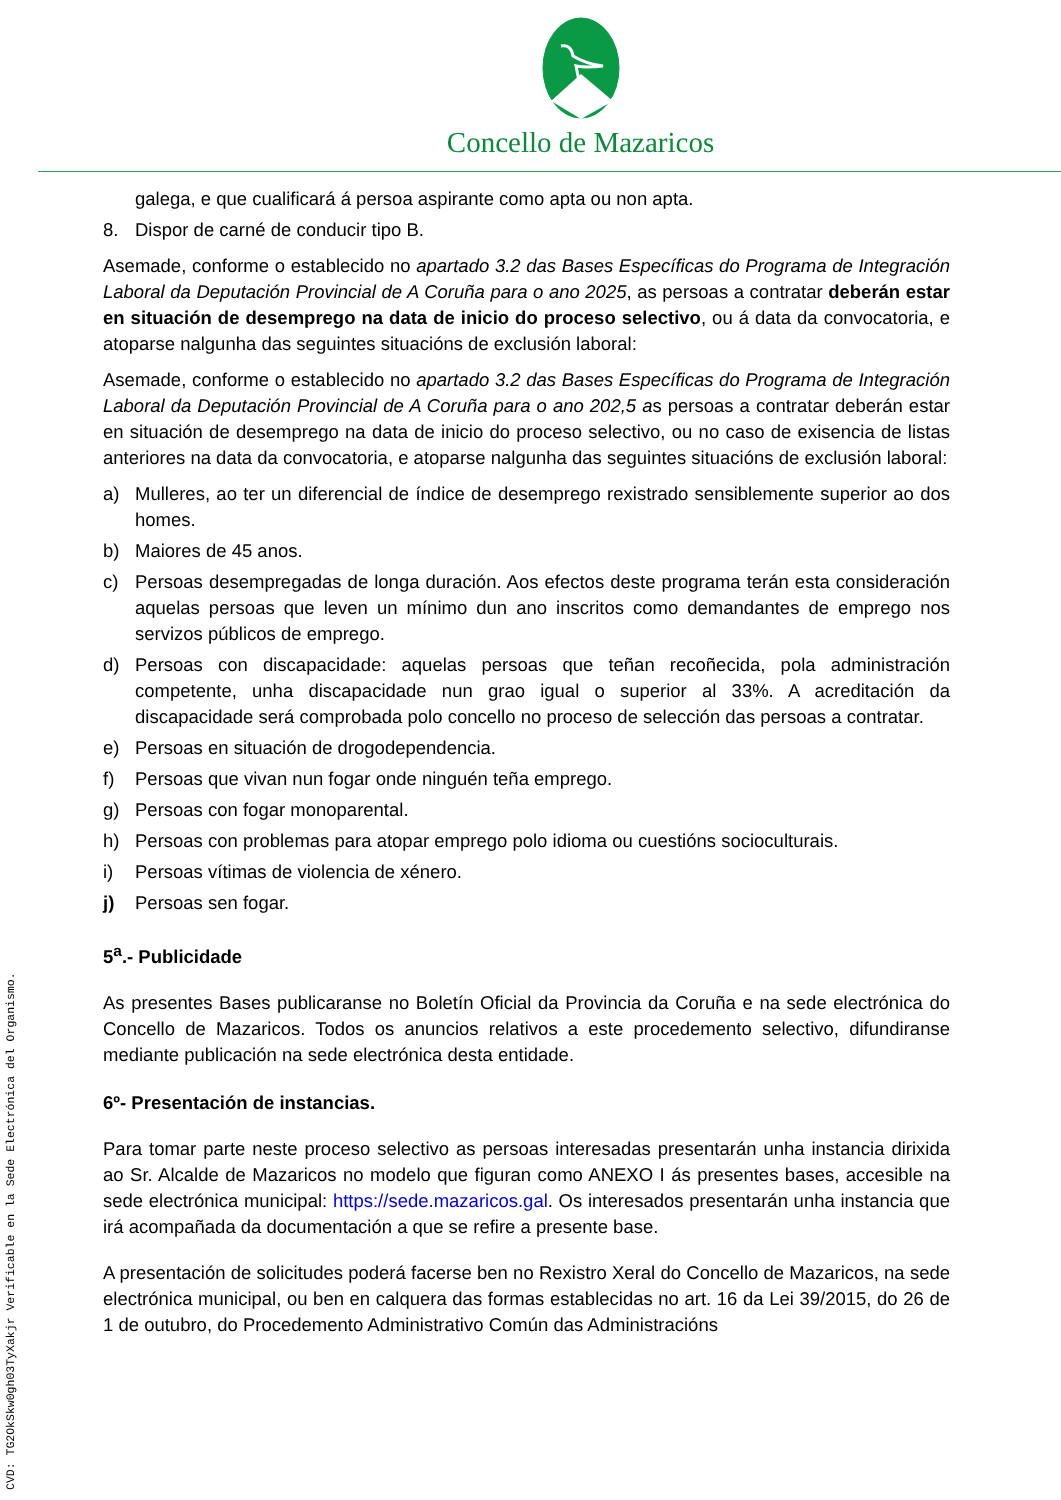Concello de Mazaricos
galega, e que cualificará á persoa aspirante como apta ou non apta.
8. Dispor de carné de conducir tipo B.
Asemade, conforme o establecido no apartado 3.2 das Bases Específicas do Programa de Integración Laboral da Deputación Provincial de A Coruña para o ano 2025, as persoas a contratar deberán estar en situación de desemprego na data de inicio do proceso selectivo, ou á data da convocatoria, e atoparse nalgunha das seguintes situacións de exclusión laboral:
Asemade, conforme o establecido no apartado 3.2 das Bases Específicas do Programa de Integración Laboral da Deputación Provincial de A Coruña para o ano 202,5 as persoas a contratar deberán estar en situación de desemprego na data de inicio do proceso selectivo, ou no caso de exisencia de listas anteriores na data da convocatoria, e atoparse nalgunha das seguintes situacións de exclusión laboral:
a) Mulleres, ao ter un diferencial de índice de desemprego rexistrado sensiblemente superior ao dos homes.
b) Maiores de 45 anos.
c) Persoas desempregadas de longa duración. Aos efectos deste programa terán esta consideración aquelas persoas que leven un mínimo dun ano inscritos como demandantes de emprego nos servizos públicos de emprego.
d) Persoas con discapacidade: aquelas persoas que teñan recoñecida, pola administración competente, unha discapacidade nun grao igual o superior al 33%. A acreditación da discapacidade será comprobada polo concello no proceso de selección das persoas a contratar.
e) Persoas en situación de drogodependencia.
f) Persoas que vivan nun fogar onde ninguén teña emprego.
g) Persoas con fogar monoparental.
h) Persoas con problemas para atopar emprego polo idioma ou cuestións socioculturais.
i) Persoas vítimas de violencia de xénero.
j) Persoas sen fogar.
5<sup>a</sup>.- Publicidade
As presentes Bases publicaranse no Boletín Oficial da Provincia da Coruña e na sede electrónica do Concello de Mazaricos. Todos os anuncios relativos a este procedemento selectivo, difundiranse mediante publicación na sede electrónica desta entidade.
6º- Presentación de instancias.
Para tomar parte neste proceso selectivo as persoas interesadas presentarán unha instancia dirixida ao Sr. Alcalde de Mazaricos no modelo que figuran como ANEXO I ás presentes bases, accesible na sede electrónica municipal: https://sede.mazaricos.gal. Os interesados presentarán unha instancia que irá acompañada da documentación a que se refire a presente base.
A presentación de solicitudes poderá facerse ben no Rexistro Xeral do Concello de Mazaricos, na sede electrónica municipal, ou ben en calquera das formas establecidas no art. 16 da Lei 39/2015, do 26 de 1 de outubro, do Procedemento Administrativo Común das Administracións
CVD: TG2OkSkw0gh03TyXakjr Verificable en la Sede Electrónica del Organismo.